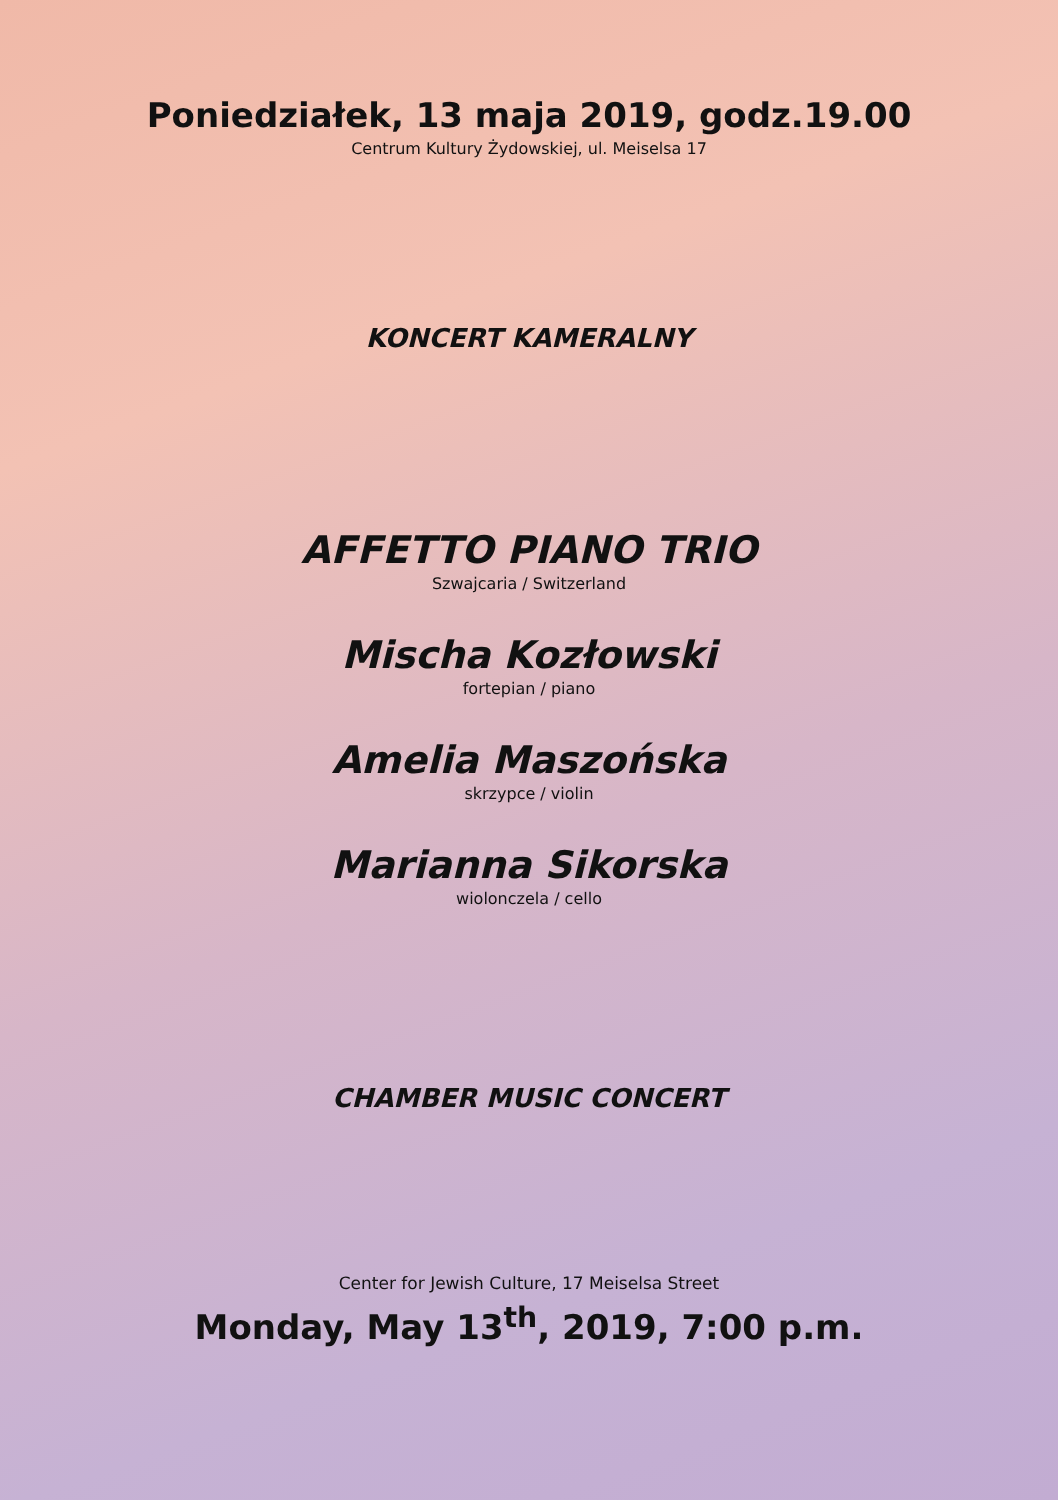Poniedziałek, 13 maja 2019, godz.19.00
Centrum Kultury Żydowskiej, ul. Meiselsa 17
KONCERT KAMERALNY
AFFETTO PIANO TRIO
Szwajcaria / Switzerland
Mischa Kozłowski
fortepian / piano
Amelia Maszońska
skrzypce / violin
Marianna Sikorska
wiolonczela / cello
CHAMBER MUSIC CONCERT
Center for Jewish Culture, 17 Meiselsa Street
Monday, May 13<sup>th</sup>, 2019, 7:00 p.m.